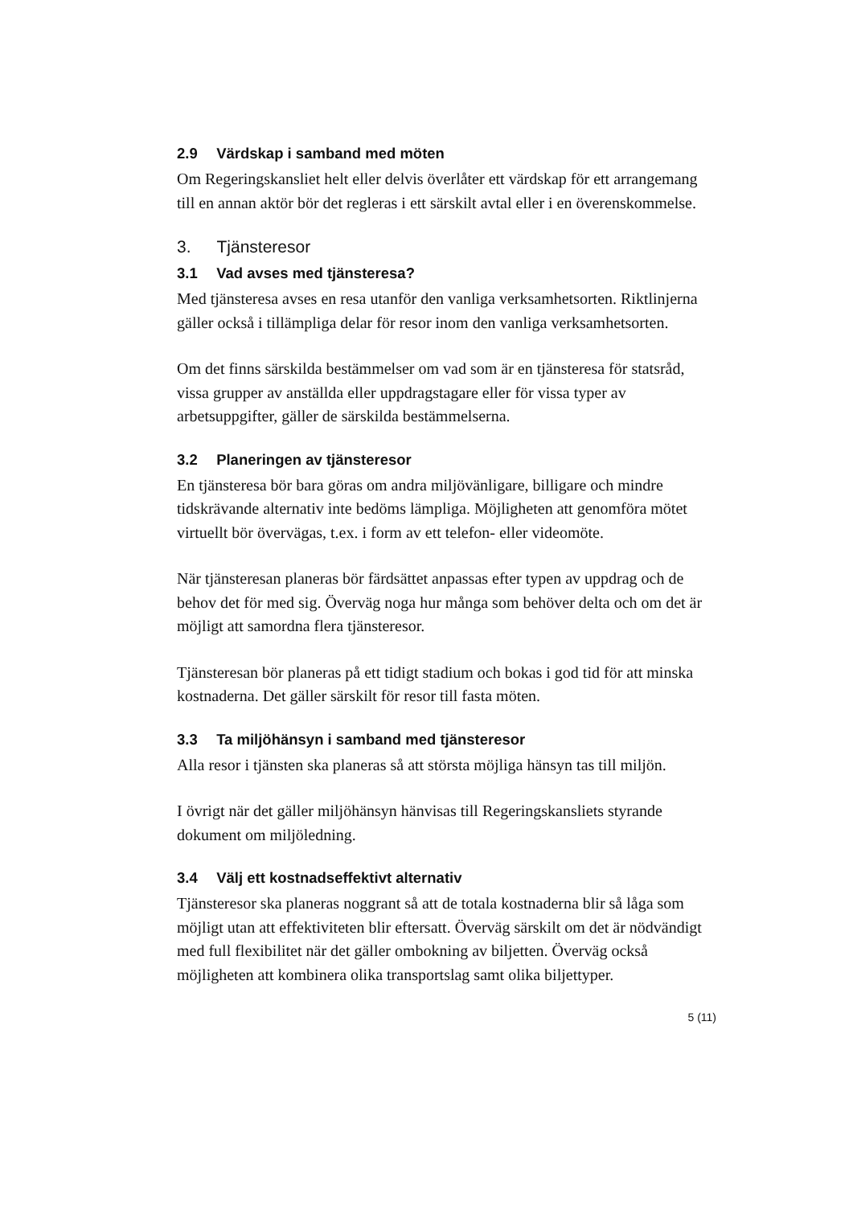2.9 Värdskap i samband med möten
Om Regeringskansliet helt eller delvis överlåter ett värdskap för ett arrangemang till en annan aktör bör det regleras i ett särskilt avtal eller i en överenskommelse.
3. Tjänsteresor
3.1 Vad avses med tjänsteresa?
Med tjänsteresa avses en resa utanför den vanliga verksamhetsorten. Riktlinjerna gäller också i tillämpliga delar för resor inom den vanliga verksamhetsorten.
Om det finns särskilda bestämmelser om vad som är en tjänsteresa för statsråd, vissa grupper av anställda eller uppdragstagare eller för vissa typer av arbetsuppgifter, gäller de särskilda bestämmelserna.
3.2 Planeringen av tjänsteresor
En tjänsteresa bör bara göras om andra miljövänligare, billigare och mindre tidskrävande alternativ inte bedöms lämpliga. Möjligheten att genomföra mötet virtuellt bör övervägas, t.ex. i form av ett telefon- eller videomöte.
När tjänsteresan planeras bör färdsättet anpassas efter typen av uppdrag och de behov det för med sig. Överväg noga hur många som behöver delta och om det är möjligt att samordna flera tjänsteresor.
Tjänsteresan bör planeras på ett tidigt stadium och bokas i god tid för att minska kostnaderna. Det gäller särskilt för resor till fasta möten.
3.3 Ta miljöhänsyn i samband med tjänsteresor
Alla resor i tjänsten ska planeras så att största möjliga hänsyn tas till miljön.
I övrigt när det gäller miljöhänsyn hänvisas till Regeringskansliets styrande dokument om miljöledning.
3.4 Välj ett kostnadseffektivt alternativ
Tjänsteresor ska planeras noggrant så att de totala kostnaderna blir så låga som möjligt utan att effektiviteten blir eftersatt. Överväg särskilt om det är nödvändigt med full flexibilitet när det gäller ombokning av biljetten. Överväg också möjligheten att kombinera olika transportslag samt olika biljettyper.
5 (11)